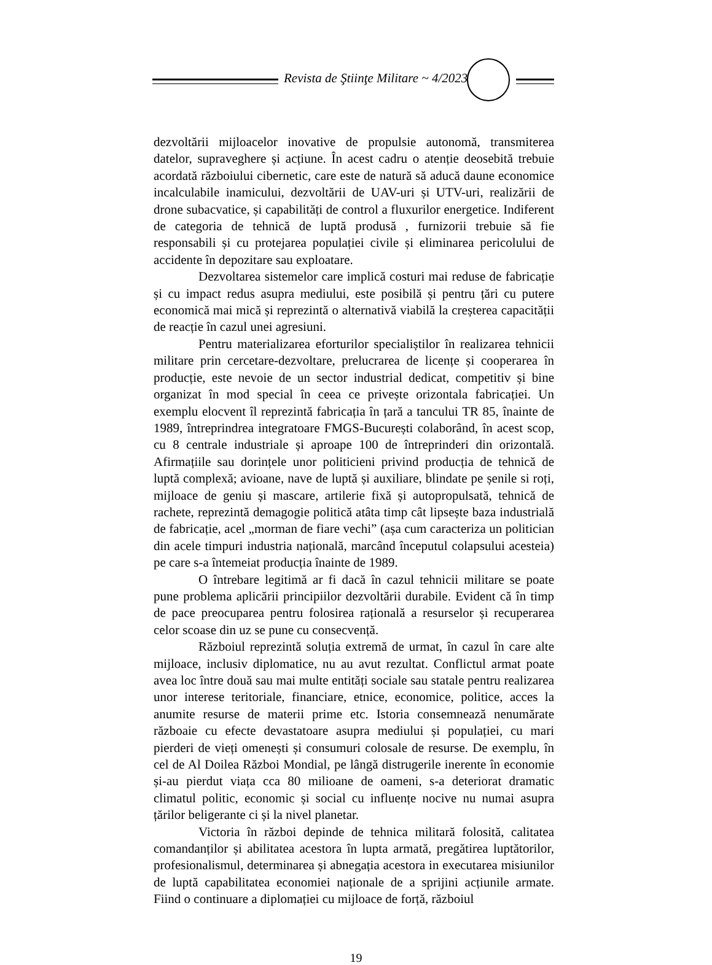Revista de Ştiinţe Militare ~ 4/2023
dezvoltării mijloacelor inovative de propulsie autonomă, transmiterea datelor, supraveghere și acțiune. În acest cadru o atenție deosebită trebuie acordată războiului cibernetic, care este de natură să aducă daune economice incalculabile inamicului, dezvoltării de UAV-uri și UTV-uri, realizării de drone subacvatice, și capabilități de control a fluxurilor energetice. Indiferent de categoria de tehnică de luptă produsă , furnizorii trebuie să fie responsabili și cu protejarea populației civile și eliminarea pericolului de accidente în depozitare sau exploatare.
Dezvoltarea sistemelor care implică costuri mai reduse de fabricație și cu impact redus asupra mediului, este posibilă și pentru țări cu putere economică mai mică și reprezintă o alternativă viabilă la creșterea capacității de reacție în cazul unei agresiuni.
Pentru materializarea eforturilor specialiștilor în realizarea tehnicii militare prin cercetare-dezvoltare, prelucrarea de licențe și cooperarea în producție, este nevoie de un sector industrial dedicat, competitiv și bine organizat în mod special în ceea ce privește orizontala fabricației. Un exemplu elocvent îl reprezintă fabricația în țară a tancului TR 85, înainte de 1989, întreprindrea integratoare FMGS-București colaborând, în acest scop, cu 8 centrale industriale și aproape 100 de întreprinderi din orizontală. Afirmațiile sau dorințele unor politicieni privind producția de tehnică de luptă complexă; avioane, nave de luptă și auxiliare, blindate pe șenile si roți, mijloace de geniu și mascare, artilerie fixă și autopropulsată, tehnică de rachete, reprezintă demagogie politică atâta timp cât lipsește baza industrială de fabricație, acel „morman de fiare vechi” (așa cum caracteriza un politician din acele timpuri industria națională, marcând începutul colapsului acesteia) pe care s-a întemeiat producția înainte de 1989.
O întrebare legitimă ar fi dacă în cazul tehnicii militare se poate pune problema aplicării principiilor dezvoltării durabile. Evident că în timp de pace preocuparea pentru folosirea rațională a resurselor și recuperarea celor scoase din uz se pune cu consecvență.
Războiul reprezintă soluția extremă de urmat, în cazul în care alte mijloace, inclusiv diplomatice, nu au avut rezultat. Conflictul armat poate avea loc între două sau mai multe entități sociale sau statale pentru realizarea unor interese teritoriale, financiare, etnice, economice, politice, acces la anumite resurse de materii prime etc. Istoria consemnează nenumărate războaie cu efecte devastatoare asupra mediului și populației, cu mari pierderi de vieți omenești și consumuri colosale de resurse. De exemplu, în cel de Al Doilea Război Mondial, pe lângă distrugerile inerente în economie și-au pierdut viața cca 80 milioane de oameni, s-a deteriorat dramatic climatul politic, economic și social cu influențe nocive nu numai asupra țărilor beligerante ci și la nivel planetar.
Victoria în război depinde de tehnica militară folosită, calitatea comandanților și abilitatea acestora în lupta armată, pregătirea luptătorilor, profesionalismul, determinarea și abnegația acestora in executarea misiunilor de luptă capabilitatea economiei naționale de a sprijini acțiunile armate. Fiind o continuare a diplomației cu mijloace de forță, războiul
19